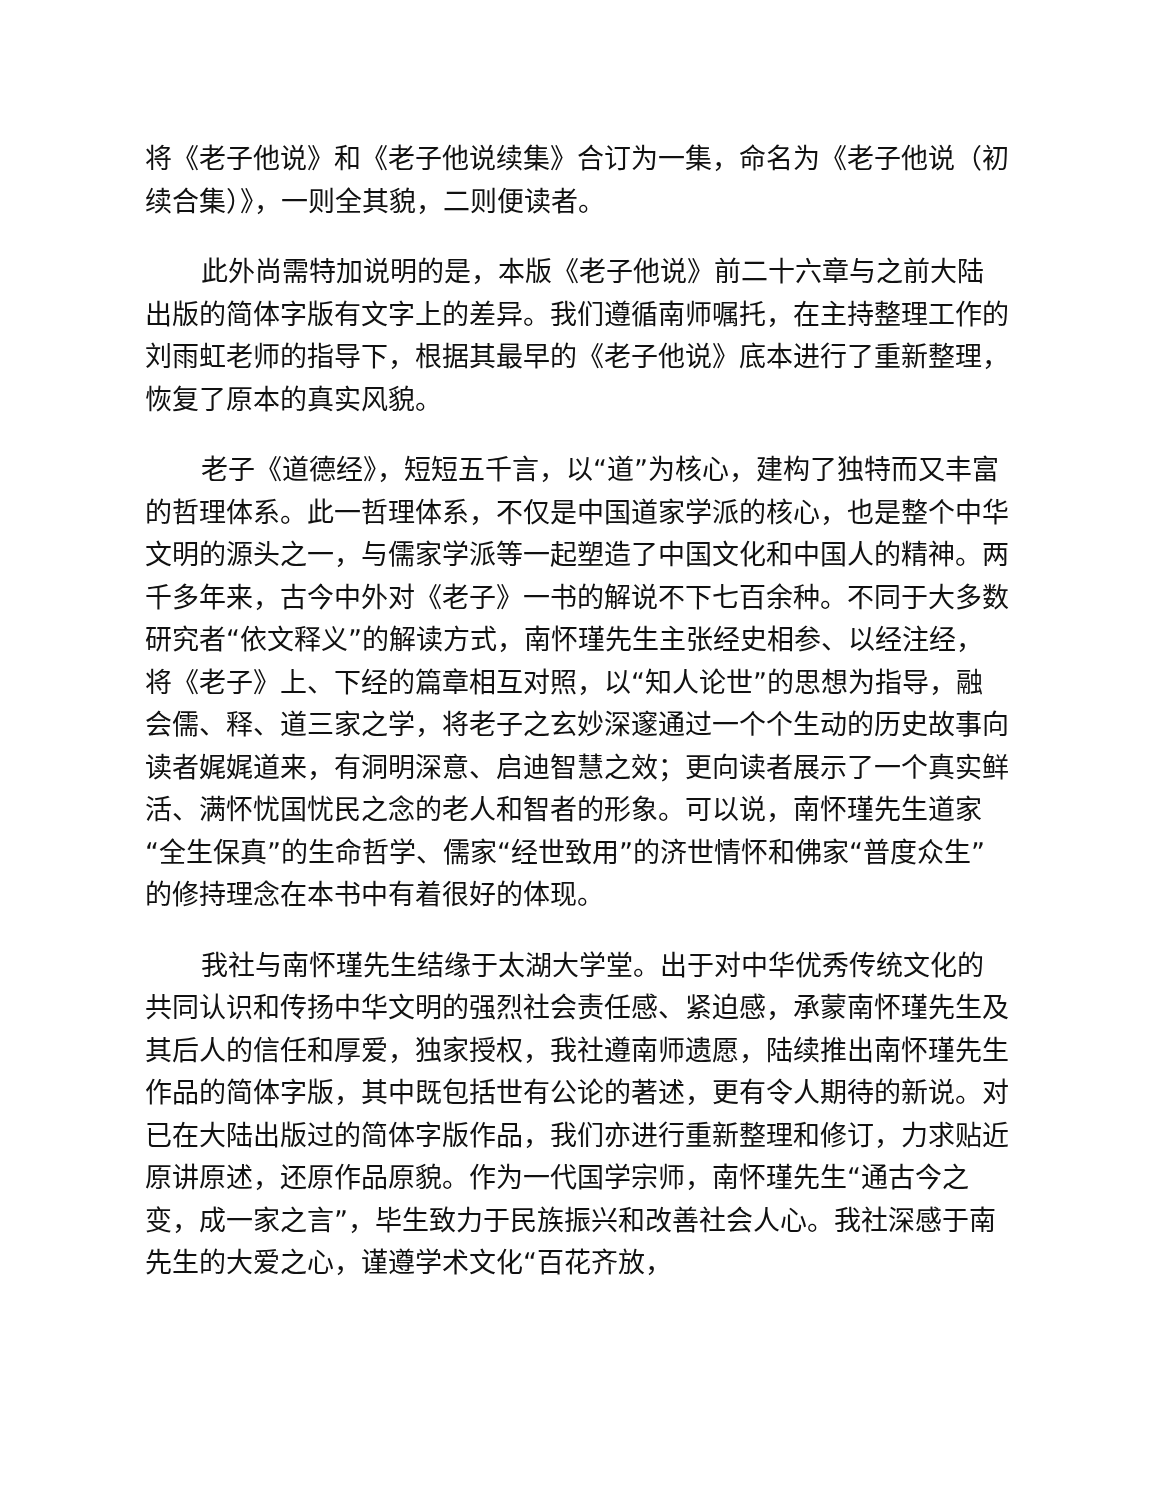将《老子他说》和《老子他说续集》合订为一集，命名为《老子他说（初续合集）》，一则全其貌，二则便读者。
此外尚需特加说明的是，本版《老子他说》前二十六章与之前大陆出版的简体字版有文字上的差异。我们遵循南师嘱托，在主持整理工作的刘雨虹老师的指导下，根据其最早的《老子他说》底本进行了重新整理，恢复了原本的真实风貌。
老子《道德经》，短短五千言，以“道”为核心，建构了独特而又丰富的哲理体系。此一哲理体系，不仅是中国道家学派的核心，也是整个中华文明的源头之一，与儒家学派等一起塑造了中国文化和中国人的精神。两千多年来，古今中外对《老子》一书的解说不下七百余种。不同于大多数研究者“依文释义”的解读方式，南怀瑾先生主张经史相参、以经注经，将《老子》上、下经的篇章相互对照，以“知人论世”的思想为指导，融会儒、释、道三家之学，将老子之玄妙深邃通过一个个生动的历史故事向读者娓娓道来，有洞明深意、启迪智慧之效；更向读者展示了一个真实鲜活、满怀忧国忧民之念的老人和智者的形象。可以说，南怀瑾先生道家“全生保真”的生命哲学、儒家“经世致用”的济世情怀和佛家“普度众生”的修持理念在本书中有着很好的体现。
我社与南怀瑾先生结缘于太湖大学堂。出于对中华优秀传统文化的共同认识和传扬中华文明的强烈社会责任感、紧迫感，承蒙南怀瑾先生及其后人的信任和厚爱，独家授权，我社遵南师遗愿，陆续推出南怀瑾先生作品的简体字版，其中既包括世有公论的著述，更有令人期待的新说。对已在大陆出版过的简体字版作品，我们亦进行重新整理和修订，力求贴近原讲原述，还原作品原貌。作为一代国学宗师，南怀瑾先生“通古今之变，成一家之言”，毕生致力于民族振兴和改善社会人心。我社深感于南先生的大爱之心，谨遵学术文化“百花齐放，